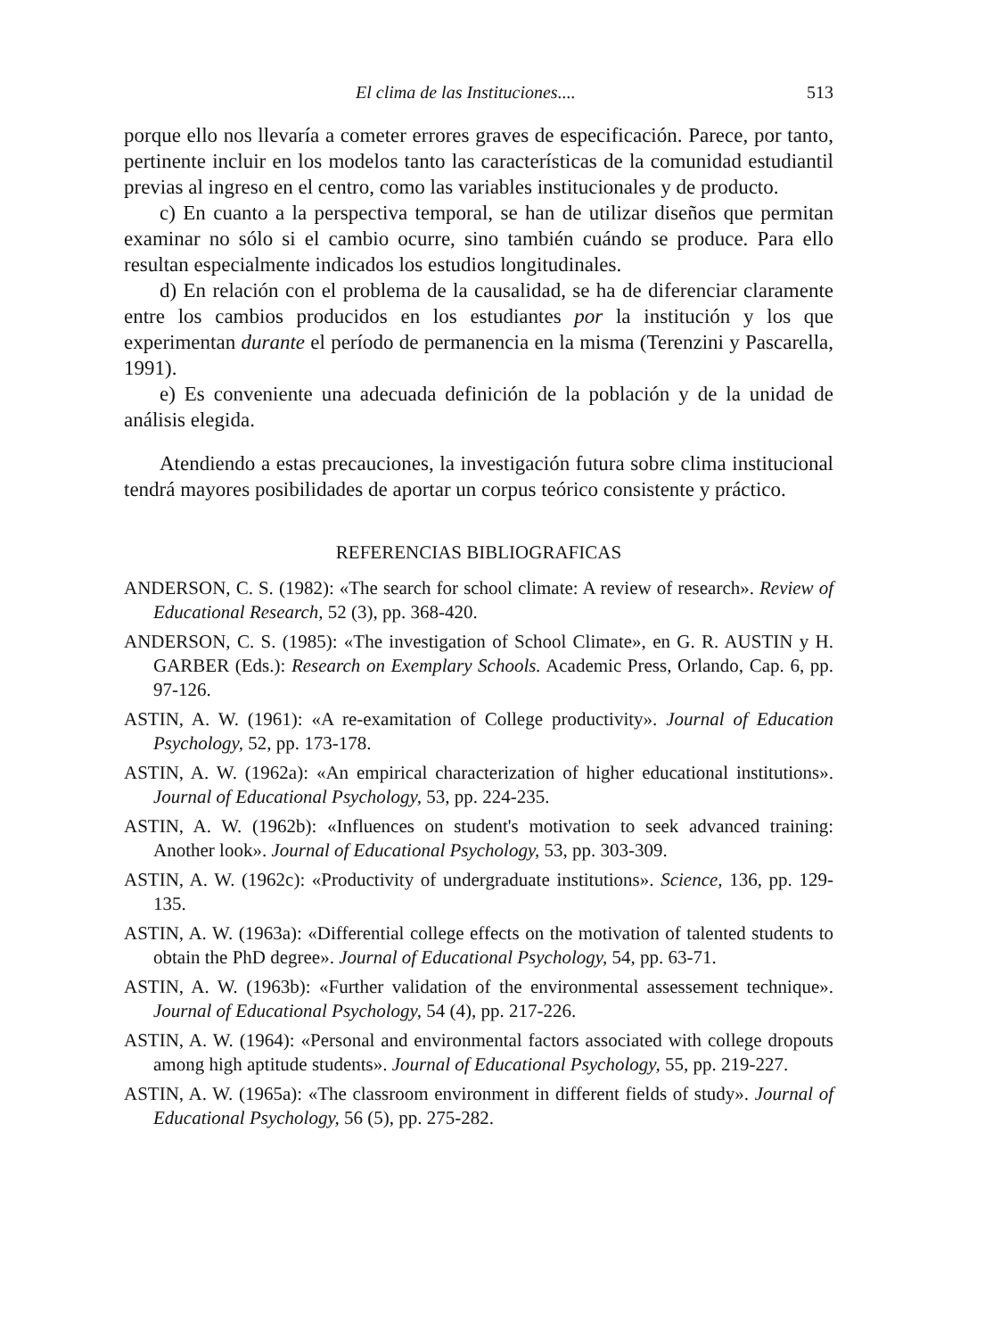El clima de las Instituciones.... 513
porque ello nos llevaría a cometer errores graves de especificación. Parece, por tanto, pertinente incluir en los modelos tanto las características de la comunidad estudiantil previas al ingreso en el centro, como las variables institucionales y de producto.
c) En cuanto a la perspectiva temporal, se han de utilizar diseños que permitan examinar no sólo si el cambio ocurre, sino también cuándo se produce. Para ello resultan especialmente indicados los estudios longitudinales.
d) En relación con el problema de la causalidad, se ha de diferenciar claramente entre los cambios producidos en los estudiantes por la institución y los que experimentan durante el período de permanencia en la misma (Terenzini y Pascarella, 1991).
e) Es conveniente una adecuada definición de la población y de la unidad de análisis elegida.
Atendiendo a estas precauciones, la investigación futura sobre clima institucional tendrá mayores posibilidades de aportar un corpus teórico consistente y práctico.
REFERENCIAS BIBLIOGRAFICAS
ANDERSON, C. S. (1982): «The search for school climate: A review of research». Review of Educational Research, 52 (3), pp. 368-420.
ANDERSON, C. S. (1985): «The investigation of School Climate», en G. R. AUSTIN y H. GARBER (Eds.): Research on Exemplary Schools. Academic Press, Orlando, Cap. 6, pp. 97-126.
ASTIN, A. W. (1961): «A re-examitation of College productivity». Journal of Education Psychology, 52, pp. 173-178.
ASTIN, A. W. (1962a): «An empirical characterization of higher educational institutions». Journal of Educational Psychology, 53, pp. 224-235.
ASTIN, A. W. (1962b): «Influences on student's motivation to seek advanced training: Another look». Journal of Educational Psychology, 53, pp. 303-309.
ASTIN, A. W. (1962c): «Productivity of undergraduate institutions». Science, 136, pp. 129-135.
ASTIN, A. W. (1963a): «Differential college effects on the motivation of talented students to obtain the PhD degree». Journal of Educational Psychology, 54, pp. 63-71.
ASTIN, A. W. (1963b): «Further validation of the environmental assessement technique». Journal of Educational Psychology, 54 (4), pp. 217-226.
ASTIN, A. W. (1964): «Personal and environmental factors associated with college dropouts among high aptitude students». Journal of Educational Psychology, 55, pp. 219-227.
ASTIN, A. W. (1965a): «The classroom environment in different fields of study». Journal of Educational Psychology, 56 (5), pp. 275-282.